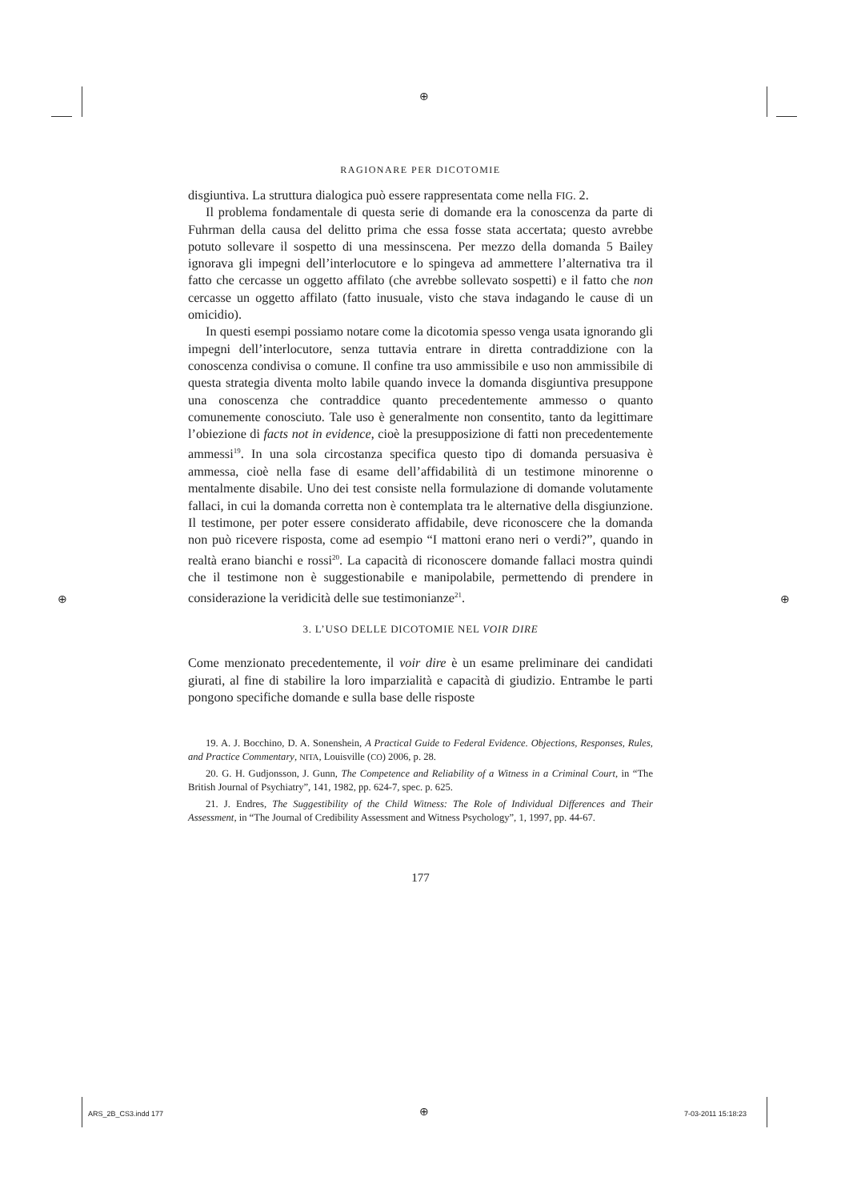⊕
⊕ ⊕
RAGIONARE PER DICOTOMIE
disgiuntiva. La struttura dialogica può essere rappresentata come nella FIG. 2.
Il problema fondamentale di questa serie di domande era la conoscenza da parte di Fuhrman della causa del delitto prima che essa fosse stata accertata; questo avrebbe potuto sollevare il sospetto di una messinscena. Per mezzo della domanda 5 Bailey ignorava gli impegni dell’interlocutore e lo spingeva ad ammettere l’alternativa tra il fatto che cercasse un oggetto affilato (che avrebbe sollevato sospetti) e il fatto che non cercasse un oggetto affilato (fatto inusuale, visto che stava indagando le cause di un omicidio).
In questi esempi possiamo notare come la dicotomia spesso venga usata ignorando gli impegni dell’interlocutore, senza tuttavia entrare in diretta contraddizione con la conoscenza condivisa o comune. Il confine tra uso ammissibile e uso non ammissibile di questa strategia diventa molto labile quando invece la domanda disgiuntiva presuppone una conoscenza che contraddice quanto precedentemente ammesso o quanto comunemente conosciuto. Tale uso è generalmente non consentito, tanto da legittimare l’obiezione di facts not in evidence, cioè la presupposizione di fatti non precedentemente ammessi<sup>19</sup>. In una sola circostanza specifica questo tipo di domanda persuasiva è ammessa, cioè nella fase di esame dell’affidabilità di un testimone minorenne o mentalmente disabile. Uno dei test consiste nella formulazione di domande volutamente fallaci, in cui la domanda corretta non è contemplata tra le alternative della disgiunzione. Il testimone, per poter essere considerato affidabile, deve riconoscere che la domanda non può ricevere risposta, come ad esempio “I mattoni erano neri o verdi?”, quando in realtà erano bianchi e rossi<sup>20</sup>. La capacità di riconoscere domande fallaci mostra quindi che il testimone non è suggestionabile e manipolabile, permettendo di prendere in considerazione la veridicità delle sue testimonianze<sup>21</sup>.
3. L’USO DELLE DICOTOMIE NEL VOIR DIRE
Come menzionato precedentemente, il voir dire è un esame preliminare dei candidati giurati, al fine di stabilire la loro imparzialità e capacità di giudizio. Entrambe le parti pongono specifiche domande e sulla base delle risposte
19. A. J. Bocchino, D. A. Sonenshein, A Practical Guide to Federal Evidence. Objections, Responses, Rules, and Practice Commentary, NITA, Louisville (CO) 2006, p. 28.
20. G. H. Gudjonsson, J. Gunn, The Competence and Reliability of a Witness in a Criminal Court, in “The British Journal of Psychiatry”, 141, 1982, pp. 624-7, spec. p. 625.
21. J. Endres, The Suggestibility of the Child Witness: The Role of Individual Differences and Their Assessment, in “The Journal of Credibility Assessment and Witness Psychology”, 1, 1997, pp. 44-67.
177
ARS_2B_CS3.indd 177 ⊕ 7-03-2011 15:18:23